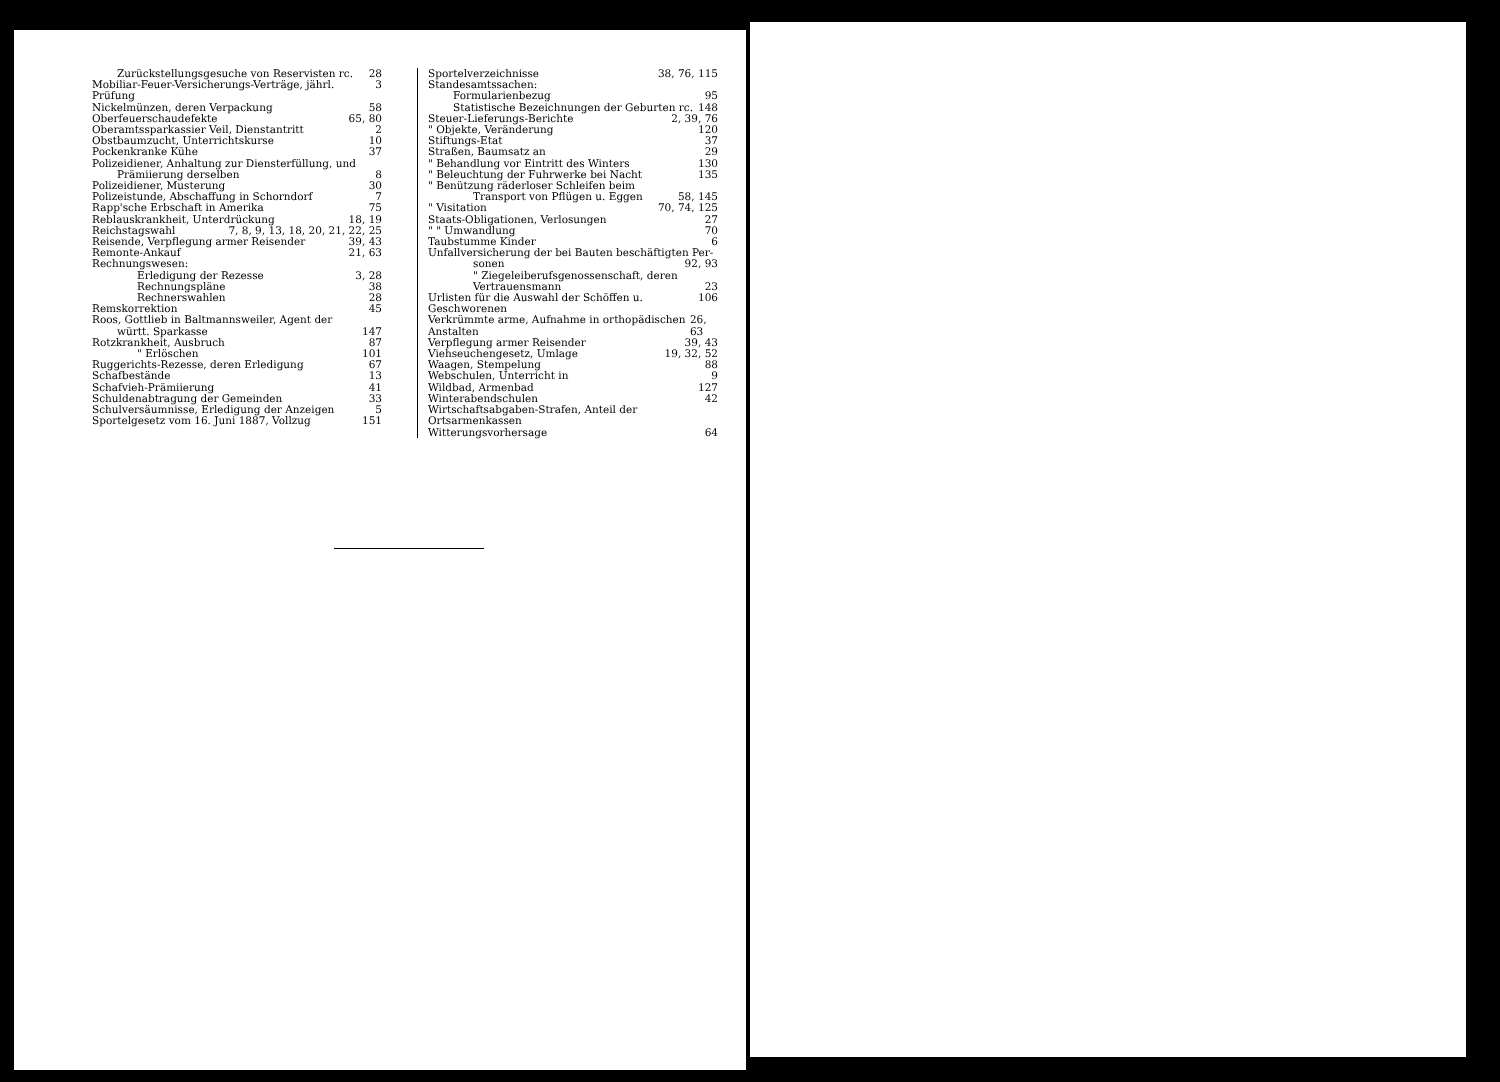Zurückstellungsgesuche von Reservisten rc. 28
Mobiliar-Feuer-Versicherungs-Verträge, jährl. Prüfung 3
Nickelmünzen, deren Verpackung 58
Oberfeuerschaudefekte 65, 80
Oberamtssparkassier Veil, Dienstantritt 2
Obstbaumzucht, Unterrichtskurse 10
Pockenkranke Kühe 37
Polizeidiener, Anhaltung zur Diensterfüllung, und
Prämiierung derselben 8
Polizeidiener, Musterung 30
Polizeistunde, Abschaffung in Schorndorf 7
Rapp'sche Erbschaft in Amerika 75
Reblauskrankheit, Unterdrückung 18, 19
Reichstagswahl 7, 8, 9, 13, 18, 20, 21, 22, 25
Reisende, Verpflegung armer Reisender 39, 43
Remonte-Ankauf 21, 63
Rechnungswesen:
Erledigung der Rezesse 3, 28
Rechnungspläne 38
Rechnerswahlen 28
Remskorrektion 45
Roos, Gottlieb in Baltmannsweiler, Agent der
württ. Sparkasse 147
Rotzkrankheit, Ausbruch 87
" Erlöschen 101
Ruggerichts-Rezesse, deren Erledigung 67
Schafbestände 13
Schafvieh-Prämiierung 41
Schuldenabtragung der Gemeinden 33
Schulversäumnisse, Erledigung der Anzeigen 5
Sportelgesetz vom 16. Juni 1887, Vollzug 151
Sportelverzeichnisse 38, 76, 115
Standesamtssachen:
Formularienbezug 95
Statistische Bezeichnungen der Geburten rc. 148
Steuer-Lieferungs-Berichte 2, 39, 76
" Objekte, Veränderung 120
Stiftungs-Etat 37
Straßen, Baumsatz an 29
" Behandlung vor Eintritt des Winters 130
" Beleuchtung der Fuhrwerke bei Nacht 135
" Benützung räderloser Schleifen beim
Transport von Pflügen u. Eggen 58, 145
" Visitation 70, 74, 125
Staats-Obligationen, Verlosungen 27
" " Umwandlung 70
Taubstumme Kinder 6
Unfallversicherung der bei Bauten beschäftigten Per-
sonen 92, 93
" Ziegeleiberufsgenossenschaft, deren
Vertrauensmann 23
Urlisten für die Auswahl der Schöffen u. Geschworenen 106
Verkrümmte arme, Aufnahme in orthopädischen Anstalten 26, 63
Verpflegung armer Reisender 39, 43
Viehseuchengesetz, Umlage 19, 32, 52
Waagen, Stempelung 88
Webschulen, Unterricht in 9
Wildbad, Armenbad 127
Winterabendschulen 42
Wirtschaftsabgaben-Strafen, Anteil der Ortsarmenkassen
Witterungsvorhersage 64